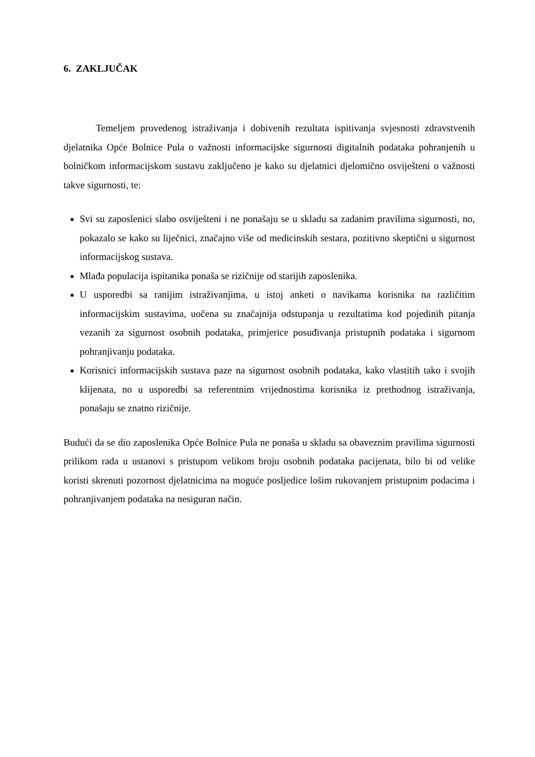6. ZAKLJUČAK
Temeljem provedenog istraživanja i dobivenih rezultata ispitivanja svjesnosti zdravstvenih djelatnika Opće Bolnice Pula o važnosti informacijske sigurnosti digitalnih podataka pohranjenih u bolničkom informacijskom sustavu zaključeno je kako su djelatnici djelomično osviješteni o važnosti takve sigurnosti, te:
Svi su zaposlenici slabo osviješteni i ne ponašaju se u skladu sa zadanim pravilima sigurnosti, no, pokazalo se kako su liječnici, značajno više od medicinskih sestara, pozitivno skeptični u sigurnost informacijskog sustava.
Mlađa populacija ispitanika ponaša se rizičnije od starijih zaposlenika.
U usporedbi sa ranijim istraživanjima, u istoj anketi o navikama korisnika na različitim informacijskim sustavima, uočena su značajnija odstupanja u rezultatima kod pojedinih pitanja vezanih za sigurnost osobnih podataka, primjerice posuđivanja pristupnih podataka i sigurnom pohranjivanju podataka.
Korisnici informacijskih sustava paze na sigurnost osobnih podataka, kako vlastitih tako i svojih klijenata, no u usporedbi sa referentnim vrijednostima korisnika iz prethodnog istraživanja, ponašaju se znatno rizičnije.
Budući da se dio zaposlenika Opće Bolnice Pula ne ponaša u skladu sa obaveznim pravilima sigurnosti prilikom rada u ustanovi s pristupom velikom broju osobnih podataka pacijenata, bilo bi od velike koristi skrenuti pozornost djelatnicima na moguće posljedice lošim rukovanjem pristupnim podacima i pohranjivanjem podataka na nesiguran način.